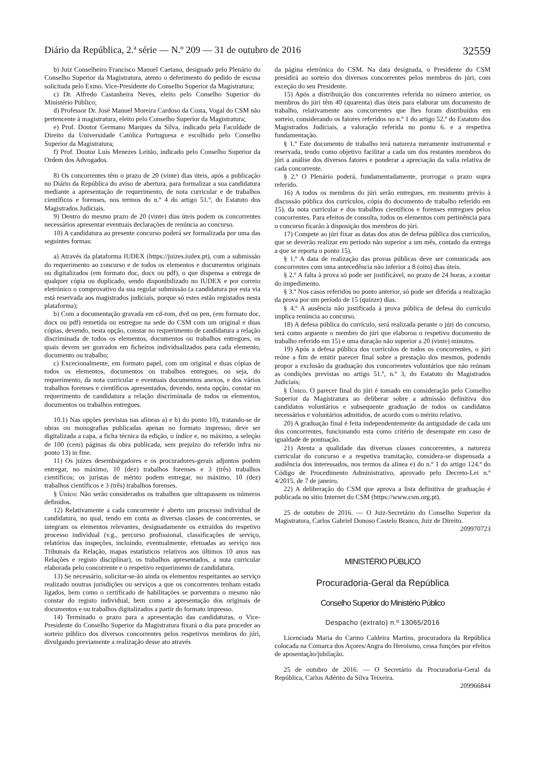Diário da República, 2.ª série — N.º 209 — 31 de outubro de 2016 32559
b) Juiz Conselheiro Francisco Manuel Caetano, designado pelo Plenário do Conselho Superior da Magistratura, atento o deferimento do pedido de escusa solicitada pelo Exmo. Vice-Presidente do Conselho Superior da Magistratura;
c) Dr. Alfredo Castanheira Neves, eleito pelo Conselho Superior do Ministério Público;
d) Professor Dr. José Manuel Moreira Cardoso da Costa, Vogal do CSM não pertencente à magistratura, eleito pelo Conselho Superior da Magistratura;
e) Prof. Doutor Germano Marques da Silva, indicado pela Faculdade de Direito da Universidade Católica Portuguesa e escolhido pelo Conselho Superior da Magistratura;
f) Prof. Doutor Luís Menezes Leitão, indicado pelo Conselho Superior da Ordem dos Advogados.
8) Os concorrentes têm o prazo de 20 (vinte) dias úteis, após a publicação no Diário da República do aviso de abertura, para formalizar a sua candidatura mediante a apresentação de requerimento, de nota curricular e de trabalhos científicos e forenses, nos termos do n.º 4 do artigo 51.º, do Estatuto dos Magistrados Judiciais.
9) Dentro do mesmo prazo de 20 (vinte) dias úteis podem os concorrentes necessários apresentar eventuais declarações de renúncia ao concurso.
10) A candidatura ao presente concurso poderá ser formalizada por uma das seguintes formas:
a) Através da plataforma IUDEX (https://juizes.iudex.pt), com a submissão do requerimento ao concurso e de todos os elementos e documentos originais ou digitalizados (em formato doc, docx ou pdf), o que dispensa a entrega de qualquer cópia ou duplicado, sendo disponibilizado no IUDEX e por correio eletrónico o comprovativo da sua regular submissão (a candidatura por esta via está reservada aos magistrados judiciais, porque só estes estão registados nesta plataforma);
b) Com a documentação gravada em cd-rom, dvd ou pen, (em formato doc, docx ou pdf) remetida ou entregue na sede do CSM com um original e duas cópias, devendo, nesta opção, constar no requerimento de candidatura a relação discriminada de todos os elementos, documentos ou trabalhos entregues, os quais devem ser gravados em ficheiros individualizados para cada elemento, documento ou trabalho;
c) Excecionalmente, em formato papel, com um original e duas cópias de todos os elementos, documentos ou trabalhos entregues, ou seja, do requerimento, da nota curricular e eventuais documentos anexos, e dos vários trabalhos forenses e científicos apresentados, devendo, nesta opção, constar no requerimento de candidatura a relação discriminada de todos os elementos, documentos ou trabalhos entregues.
10.1) Nas opções previstas nas alíneas a) e b) do ponto 10), tratando-se de obras ou monografias publicadas apenas no formato impresso, deve ser digitalizada a capa, a ficha técnica da edição, o índice e, no máximo, a seleção de 100 (cem) páginas da obra publicada, sem prejuízo do referido infra no ponto 13) in fine.
11) Os juízes desembargadores e os procuradores-gerais adjuntos podem entregar, no máximo, 10 (dez) trabalhos forenses e 3 (três) trabalhos científicos; os juristas de mérito podem entregar, no máximo, 10 (dez) trabalhos científicos e 3 (três) trabalhos forenses.
§ Único: Não serão considerados os trabalhos que ultrapassem os números definidos.
12) Relativamente a cada concorrente é aberto um processo individual de candidatura, no qual, tendo em conta as diversas classes de concorrentes, se integram os elementos relevantes, designadamente os extraídos do respetivo processo individual (v.g., percurso profissional, classificações de serviço, relatórios das inspeções, incluindo, eventualmente, efetuadas ao serviço nos Tribunais da Relação, mapas estatísticos relativos aos últimos 10 anos nas Relações e registo disciplinar), os trabalhos apresentados, a nota curricular elaborada pelo concorrente e o respetivo requerimento de candidatura.
13) Se necessário, solicitar-se-ão ainda os elementos respeitantes ao serviço realizado noutras jurisdições ou serviços a que os concorrentes tenham estado ligados, bem como o certificado de habilitações se porventura o mesmo não constar do registo individual, bem como a apresentação dos originais de documentos e ou trabalhos digitalizados a partir do formato impresso.
14) Terminado o prazo para a apresentação das candidaturas, o Vice-Presidente do Conselho Superior da Magistratura fixará o dia para proceder ao sorteio público dos diversos concorrentes pelos respetivos membros do júri, divulgando previamente a realização desse ato através
da página eletrónica do CSM. Na data designada, o Presidente do CSM presidirá ao sorteio dos diversos concorrentes pelos membros do júri, com exceção do seu Presidente.
15) Após a distribuição dos concorrentes referida no número anterior, os membros do júri têm 40 (quarenta) dias úteis para elaborar um documento de trabalho, relativamente aos concorrentes que lhes foram distribuídos em sorteio, considerando os fatores referidos no n.º 1 do artigo 52.º do Estatuto dos Magistrados Judiciais, a valoração referida no ponto 6. e a respetiva fundamentação.
§ 1.º Este documento de trabalho terá natureza meramente instrumental e reservada, tendo como objetivo facilitar a cada um dos restantes membros do júri a análise dos diversos fatores e ponderar a apreciação da valia relativa de cada concorrente.
§ 2.º O Plenário poderá, fundamentadamente, prorrogar o prazo supra referido.
16) A todos os membros do júri serão entregues, em momento prévio à discussão pública dos currículos, cópia do documento de trabalho referido em 15), da nota curricular e dos trabalhos científicos e forenses entregues pelos concorrentes. Para efeitos de consulta, todos os elementos com pertinência para o concurso ficarão à disposição dos membros do júri.
17) Compete ao júri fixar as datas dos atos de defesa pública dos currículos, que se deverão realizar em período não superior a um mês, contado da entrega a que se reporta o ponto 15).
§ 1.º A data de realização das provas públicas deve ser comunicada aos concorrentes com uma antecedência não inferior a 8 (oito) dias úteis.
§ 2.º A falta à prova só pode ser justificável, no prazo de 24 horas, a contar do impedimento.
§ 3.º Nos casos referidos no ponto anterior, só pode ser diferida a realização da prova por um período de 15 (quinze) dias.
§ 4.º A ausência não justificada à prova pública de defesa do currículo implica renúncia ao concurso.
18) A defesa pública do currículo, será realizada perante o júri do concurso, terá como arguente o membro do júri que elaborou o respetivo documento de trabalho referido em 15) e uma duração não superior a 20 (vinte) minutos.
19) Após a defesa pública dos currículos de todos os concorrentes, o júri reúne a fim de emitir parecer final sobre a prestação dos mesmos, podendo propor a exclusão da graduação dos concorrentes voluntários que não reúnam as condições previstas no artigo 51.º, n.º 3, do Estatuto do Magistrados Judiciais;
§ Único. O parecer final do júri é tomado em consideração pelo Conselho Superior da Magistratura ao deliberar sobre a admissão definitiva dos candidatos voluntários e subsequente graduação de todos os candidatos necessários e voluntários admitidos, de acordo com o mérito relativo.
20) A graduação final é feita independentemente da antiguidade de cada um dos concorrentes, funcionando esta como critério de desempate em caso de igualdade de pontuação.
21) Atenta a qualidade das diversas classes concorrentes, a natureza curricular do concurso e a respetiva tramitação, considera-se dispensada a audiência dos interessados, nos termos da alínea e) do n.º 1 do artigo 124.º do Código de Procedimento Administrativo, aprovado pelo Decreto-Lei n.º 4/2015, de 7 de janeiro.
22) A deliberação do CSM que aprova a lista definitiva de graduação é publicada no sítio Internet do CSM (https://www.csm.org.pt).
25 de outubro de 2016. — O Juiz-Secretário do Conselho Superior da Magistratura, Carlos Gabriel Donoso Castelo Branco, Juiz de Direito.
209970723
MINISTÉRIO PÚBLICO
Procuradoria-Geral da República
Conselho Superior do Ministério Público
Despacho (extrato) n.º 13065/2016
Licenciada Maria do Carmo Caldeira Martins, procuradora da República colocada na Comarca dos Açores/Angra do Heroísmo, cessa funções por efeitos de aposentação/jubilação.
25 de outubro de 2016. — O Secretário da Procuradoria-Geral da República, Carlos Adérito da Silva Teixeira.
209966844